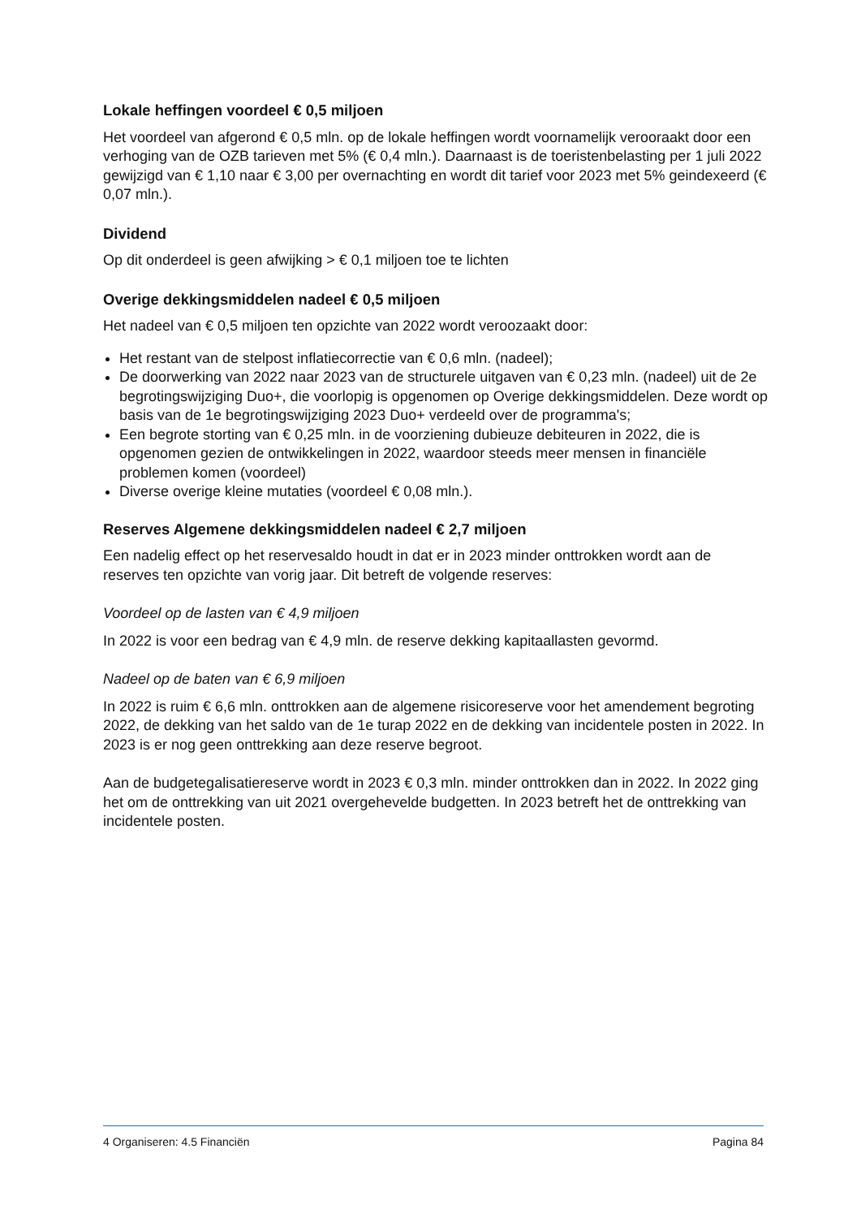Lokale heffingen voordeel € 0,5 miljoen
Het voordeel van afgerond € 0,5 mln. op de lokale heffingen wordt voornamelijk verooraakt door een verhoging van de OZB tarieven met 5% (€ 0,4 mln.). Daarnaast is de toeristenbelasting per 1 juli 2022 gewijzigd van € 1,10 naar € 3,00 per overnachting en wordt dit tarief voor 2023 met 5% geindexeerd (€ 0,07 mln.).
Dividend
Op dit onderdeel is geen afwijking > € 0,1 miljoen toe te lichten
Overige dekkingsmiddelen nadeel € 0,5 miljoen
Het nadeel van € 0,5 miljoen ten opzichte van 2022 wordt veroozaakt door:
Het restant van de stelpost inflatiecorrectie van € 0,6 mln. (nadeel);
De doorwerking van 2022 naar 2023 van de structurele uitgaven van € 0,23 mln. (nadeel) uit de 2e begrotingswijziging Duo+, die voorlopig is opgenomen op Overige dekkingsmiddelen. Deze wordt op basis van de 1e begrotingswijziging 2023 Duo+ verdeeld over de programma's;
Een begrote storting van € 0,25 mln. in de voorziening dubieuze debiteuren in 2022, die is opgenomen gezien de ontwikkelingen in 2022, waardoor steeds meer mensen in financiële problemen komen (voordeel)
Diverse overige kleine mutaties (voordeel € 0,08 mln.).
Reserves Algemene dekkingsmiddelen nadeel € 2,7 miljoen
Een nadelig effect op het reservesaldo houdt in dat er in 2023 minder onttrokken wordt aan de reserves ten opzichte van vorig jaar. Dit betreft de volgende reserves:
Voordeel op de lasten van € 4,9 miljoen
In 2022 is voor een bedrag van € 4,9 mln. de reserve dekking kapitaallasten gevormd.
Nadeel op de baten van € 6,9 miljoen
In 2022 is ruim € 6,6 mln. onttrokken aan de algemene risicoreserve voor het amendement begroting 2022, de dekking van het saldo van de 1e turap 2022 en de dekking van incidentele posten in 2022. In 2023 is er nog geen onttrekking aan deze reserve begroot.
Aan de budgetegalisatiereserve wordt in 2023 € 0,3 mln. minder onttrokken dan in 2022. In 2022 ging het om de onttrekking van uit 2021 overgehevelde budgetten. In 2023 betreft het de onttrekking van incidentele posten.
4 Organiseren: 4.5 Financiën Pagina 84